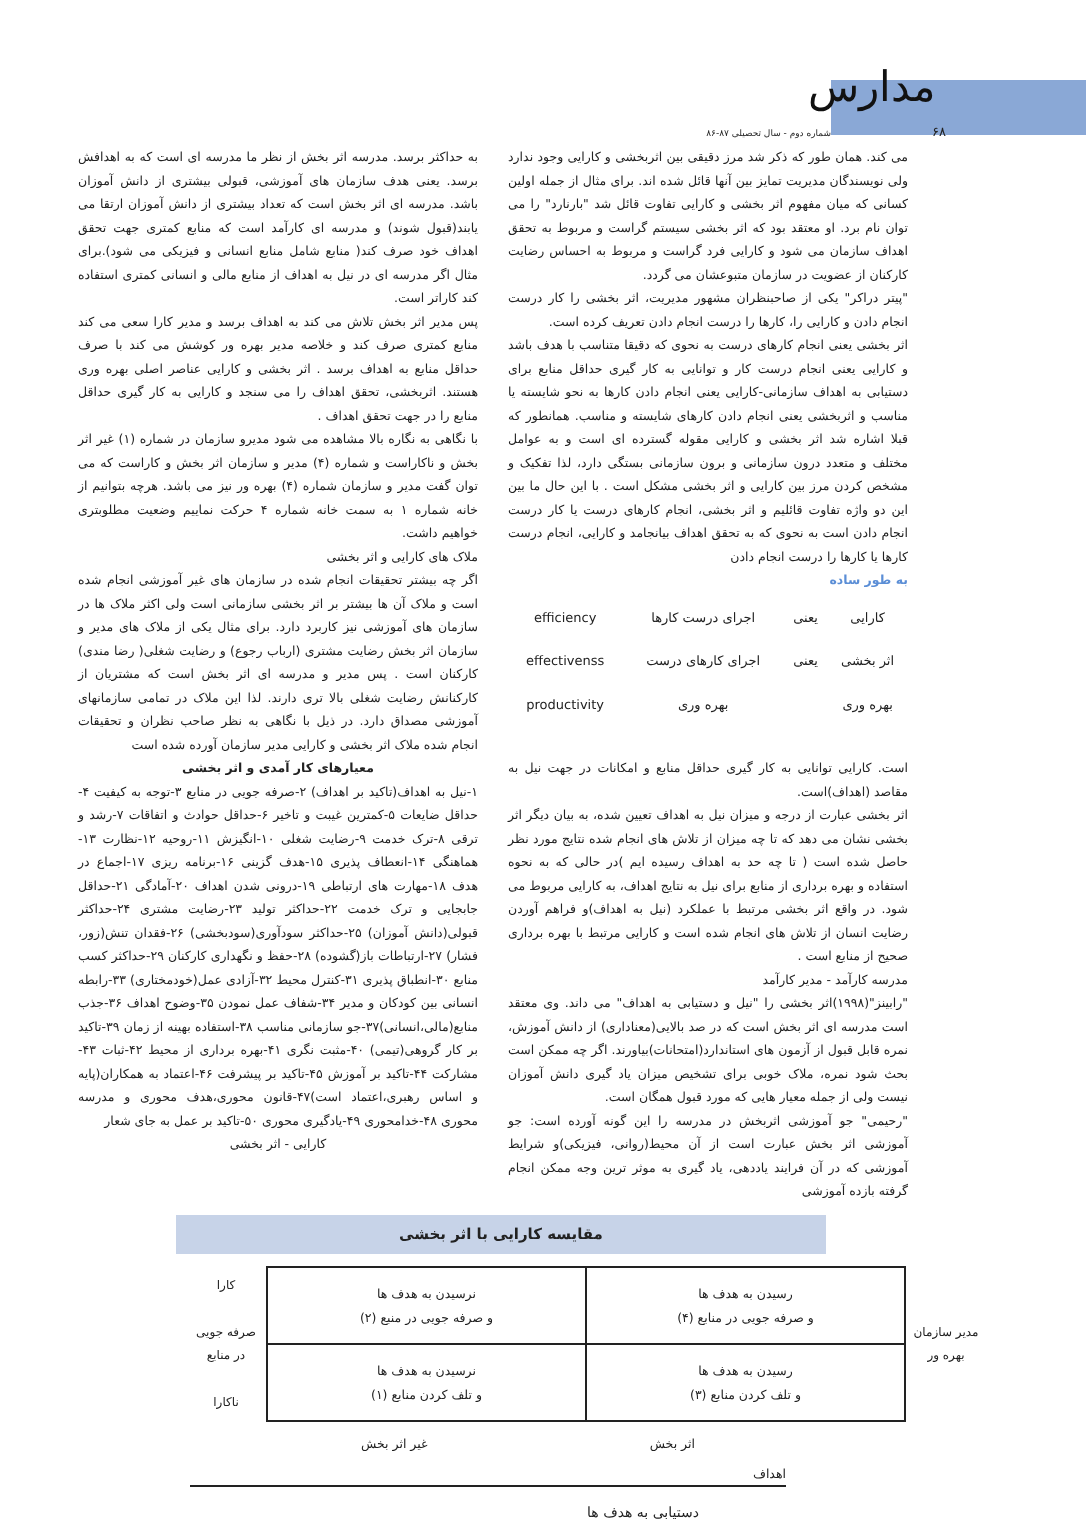مدارس
شماره دوم - سال تحصیلی ۸۷-۸۶ ۶۸
می کند. همان طور که ذکر شد مرز دقیقی بین اثربخشی و کارایی وجود ندارد ولی نویسندگان مدیریت تمایز بین آنها قائل شده اند. برای مثال از جمله اولین کسانی که میان مفهوم اثر بخشی و کارایی تفاوت قائل شد "بارنارد" را می توان نام برد. او معتقد بود که اثر بخشی سیستم گراست و مربوط به تحقق اهداف سازمان می شود و کارایی فرد گراست و مربوط به احساس رضایت کارکنان از عضویت در سازمان متبوعشان می گردد.
"پیتر دراکر" یکی از صاحبنظران مشهور مدیریت، اثر بخشی را کار درست انجام دادن و کارایی را، کارها را درست انجام دادن تعریف کرده است.
اثر بخشی یعنی انجام کارهای درست به نحوی که دقیقا متناسب با هدف باشد و کارایی یعنی انجام درست کار و توانایی به کار گیری حداقل منابع برای دستیابی به اهداف سازمانی-کارایی یعنی انجام دادن کارها به نحو شایسته یا مناسب و اثربخشی یعنی انجام دادن کارهای شایسته و مناسب. همانطور که قبلا اشاره شد اثر بخشی و کارایی مقوله گسترده ای است و به عوامل مختلف و متعدد درون سازمانی و برون سازمانی بستگی دارد، لذا تفکیک و مشخص کردن مرز بین کارایی و اثر بخشی مشکل است . با این حال ما بین این دو واژه تفاوت قائلیم و اثر بخشی، انجام کارهای درست یا کار درست انجام دادن است به نحوی که به تحقق اهداف بیانجامد و کارایی، انجام درست کارها یا کارها را درست انجام دادن
به طور ساده
| کارایی | یعنی | اجرای درست کارها | efficiency |
| اثر بخشی | یعنی | اجرای کارهای درست | effectivenss |
| بهره وری | | بهره وری | productivity |
است. کارایی توانایی به کار گیری حداقل منابع و امکانات در جهت نیل به مقاصد (اهداف)است.
اثر بخشی عبارت از درجه و میزان نیل به اهداف تعیین شده، به بیان دیگر اثر بخشی نشان می دهد که تا چه میزان از تلاش های انجام شده نتایج مورد نظر حاصل شده است ( تا چه حد به اهداف رسیده ایم )در حالی که به نحوه استفاده و بهره برداری از منابع برای نیل به نتایج اهداف، به کارایی مربوط می شود. در واقع اثر بخشی مرتبط با عملکرد (نیل به اهداف)و فراهم آوردن رضایت انسان از تلاش های انجام شده است و کارایی مرتبط با بهره برداری صحیح از منابع است .
مدرسه کارآمد - مدیر کارآمد
"رابینز"(۱۹۹۸)اثر بخشی را "نیل و دستیابی به اهداف" می داند. وی معتقد است مدرسه ای اثر بخش است که در صد بالایی(معناداری) از دانش آموزش، نمره قابل قبول از آزمون های استاندارد(امتحانات)بیاورند. اگر چه ممکن است بحث شود نمره، ملاک خوبی برای تشخیص میزان یاد گیری دانش آموزان نیست ولی از جمله معیار هایی که مورد قبول همگان است.
"رحیمی" جو آموزشی اثربخش در مدرسه را این گونه آورده است: جو آموزشی اثر بخش عبارت است از آن محیط(روانی، فیزیکی)و شرایط آموزشی که در آن فرایند یاددهی، یاد گیری به موثر ترین وجه ممکن انجام گرفته بازده آموزشی
به حداکثر برسد. مدرسه اثر بخش از نظر ما مدرسه ای است که به اهدافش برسد. یعنی هدف سازمان های آموزشی، قبولی بیشتری از دانش آموزان باشد. مدرسه ای اثر بخش است که تعداد بیشتری از دانش آموزان ارتقا می یابند(قبول شوند) و مدرسه ای کارآمد است که منابع کمتری جهت تحقق اهداف خود صرف کند( منابع شامل منابع انسانی و فیزیکی می شود).برای مثال اگر مدرسه ای در نیل به اهداف از منابع مالی و انسانی کمتری استفاده کند کاراتر است.
پس مدیر اثر بخش تلاش می کند به اهداف برسد و مدیر کارا سعی می کند منابع کمتری صرف کند و خلاصه مدیر بهره ور کوشش می کند با صرف حداقل منابع به اهداف برسد . اثر بخشی و کارایی عناصر اصلی بهره وری هستند. اثربخشی، تحقق اهداف را می سنجد و کارایی به کار گیری حداقل منابع را در جهت تحقق اهداف .
با نگاهی به نگاره بالا مشاهده می شود مدیرو سازمان در شماره (۱) غیر اثر بخش و ناکاراست و شماره (۴) مدیر و سازمان اثر بخش و کاراست که می توان گفت مدیر و سازمان شماره (۴) بهره ور نیز می باشد. هرچه بتوانیم از خانه شماره ۱ به سمت خانه شماره ۴ حرکت نماییم وضعیت مطلوبتری خواهیم داشت.
ملاک های کارایی و اثر بخشی
اگر چه بیشتر تحقیقات انجام شده در سازمان های غیر آموزشی انجام شده است و ملاک آن ها بیشتر بر اثر بخشی سازمانی است ولی اکثر ملاک ها در سازمان های آموزشی نیز کاربرد دارد. برای مثال یکی از ملاک های مدیر و سازمان اثر بخش رضایت مشتری (ارباب رجوع) و رضایت شغلی( رضا مندی) کارکنان است . پس مدیر و مدرسه ای اثر بخش است که مشتریان از کارکنانش رضایت شغلی بالا تری دارند. لذا این ملاک در تمامی سازمانهای آموزشی مصداق دارد. در ذیل با نگاهی به نظر صاحب نظران و تحقیقات انجام شده ملاک اثر بخشی و کارایی مدیر سازمان آورده شده است
معیارهای کار آمدی و اثر بخشی
۱-نیل به اهداف(تاکید بر اهداف) ۲-صرفه جویی در منابع ۳-توجه به کیفیت ۴-حداقل ضایعات ۵-کمترین غیبت و تاخیر ۶-حداقل حوادث و اتفاقات ۷-رشد و ترقی ۸-ترک خدمت ۹-رضایت شغلی ۱۰-انگیزش ۱۱-روحیه ۱۲-نظارت ۱۳-هماهنگی ۱۴-انعطاف پذیری ۱۵-هدف گزینی ۱۶-برنامه ریزی ۱۷-اجماع در هدف ۱۸-مهارت های ارتباطی ۱۹-درونی شدن اهداف ۲۰-آمادگی ۲۱-حداقل جابجایی و ترک خدمت ۲۲-حداکثر تولید ۲۳-رضایت مشتری ۲۴-حداکثر قبولی(دانش آموزان) ۲۵-حداکثر سودآوری(سودبخشی) ۲۶-فقدان تنش(زور، فشار) ۲۷-ارتباطات باز(گشوده) ۲۸-حفظ و نگهداری کارکنان ۲۹-حداکثر کسب منابع ۳۰-انطباق پذیری ۳۱-کنترل محیط ۳۲-آزادی عمل(خودمختاری) ۳۳-رابطه انسانی بین کودکان و مدیر ۳۴-شفاف عمل نمودن ۳۵-وضوح اهداف ۳۶-جذب منابع(مالی،انسانی)۳۷-جو سازمانی مناسب ۳۸-استفاده بهینه از زمان ۳۹-تاکید بر کار گروهی(تیمی) ۴۰-مثبت نگری ۴۱-بهره برداری از محیط ۴۲-ثبات ۴۳-مشارکت ۴۴-تاکید بر آموزش ۴۵-تاکید بر پیشرفت ۴۶-اعتماد به همکاران(پایه و اساس رهبری،اعتماد است)۴۷-قانون محوری،هدف محوری و مدرسه محوری ۴۸-خدامحوری ۴۹-یادگیری محوری ۵۰-تاکید بر عمل به جای شعار
کارایی - اثر بخشی
مقایسه کارایی با اثر بخشی
مدیر سازمان
بهره ور
| رسیدن به هدف ها و صرفه جویی در منابع (۴) | نرسیدن به هدف ها و صرفه جویی در منبع (۲) |
| رسیدن به هدف ها و تلف کردن منابع (۳) | نرسیدن به هدف ها و تلف کردن منابع (۱) |
کارا
صرفه جویی
در منابع
ناکارا
اثر بخش غیر اثر بخش
اهداف
دستیابی به هدف ها